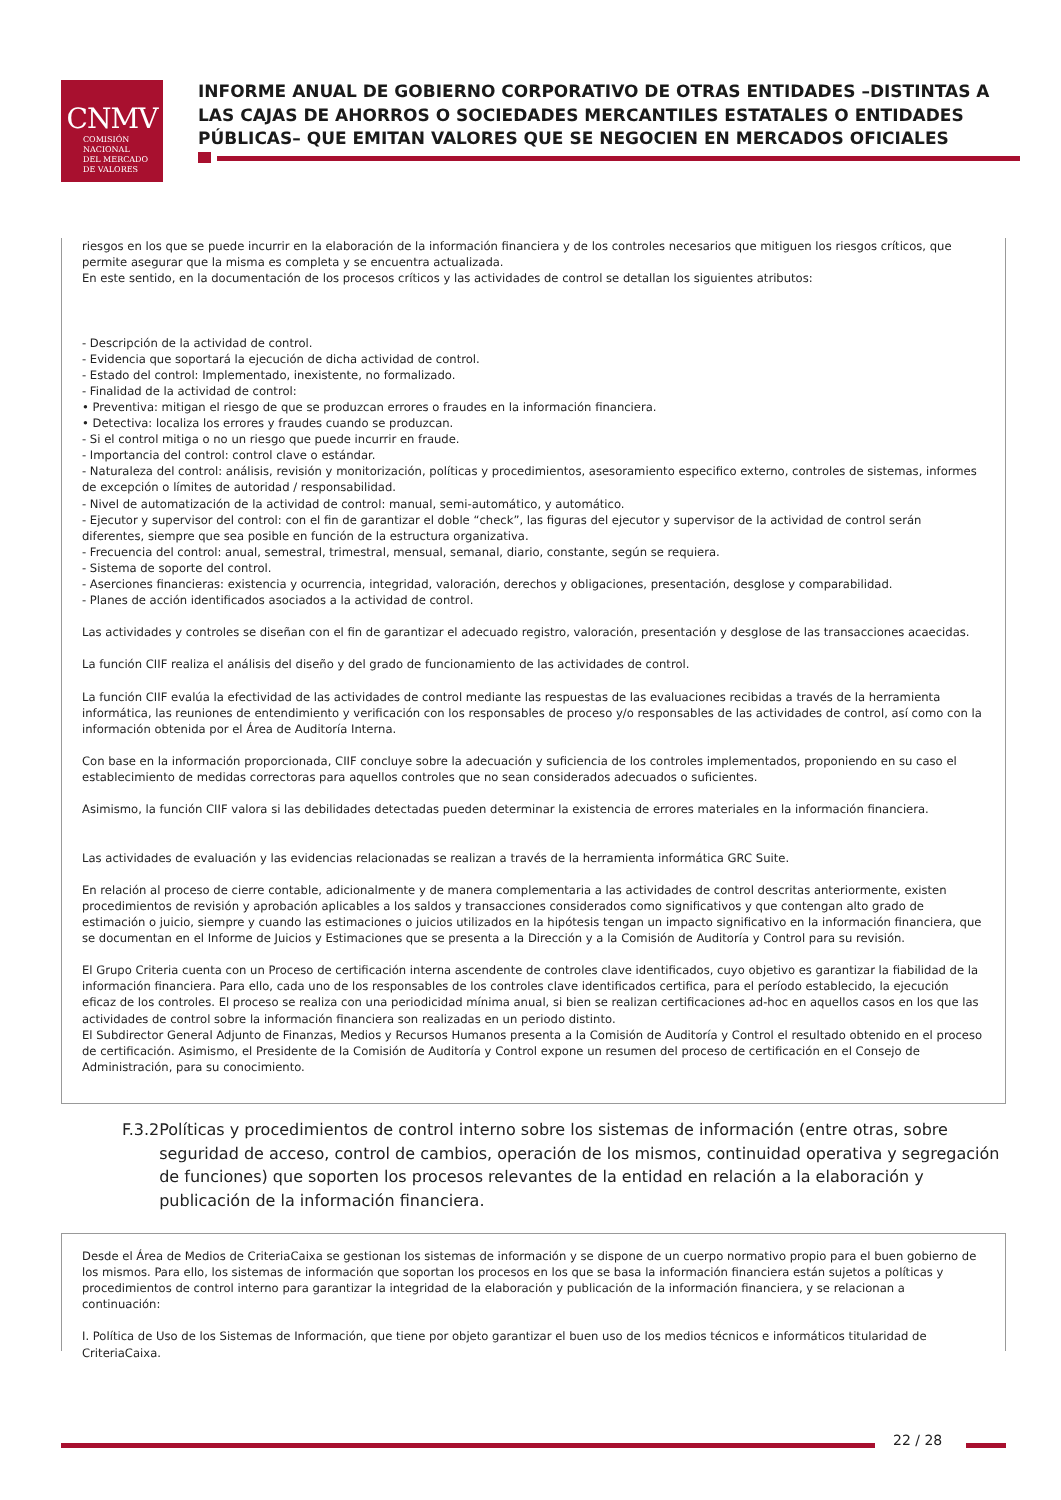CNMV
COMISIÓN
NACIONAL
DEL MERCADO
DE VALORES
INFORME ANUAL DE GOBIERNO CORPORATIVO DE OTRAS ENTIDADES –DISTINTAS A LAS CAJAS DE AHORROS O SOCIEDADES MERCANTILES ESTATALES O ENTIDADES PÚBLICAS– QUE EMITAN VALORES QUE SE NEGOCIEN EN MERCADOS OFICIALES
riesgos en los que se puede incurrir en la elaboración de la información financiera y de los controles necesarios que mitiguen los riesgos críticos, que permite asegurar que la misma es completa y se encuentra actualizada.
En este sentido, en la documentación de los procesos críticos y las actividades de control se detallan los siguientes atributos:
- Descripción de la actividad de control.
- Evidencia que soportará la ejecución de dicha actividad de control.
- Estado del control: Implementado, inexistente, no formalizado.
- Finalidad de la actividad de control:
• Preventiva: mitigan el riesgo de que se produzcan errores o fraudes en la información financiera.
• Detectiva: localiza los errores y fraudes cuando se produzcan.
- Si el control mitiga o no un riesgo que puede incurrir en fraude.
- Importancia del control: control clave o estándar.
- Naturaleza del control: análisis, revisión y monitorización, políticas y procedimientos, asesoramiento especifico externo, controles de sistemas, informes de excepción o límites de autoridad / responsabilidad.
- Nivel de automatización de la actividad de control: manual, semi-automático, y automático.
- Ejecutor y supervisor del control: con el fin de garantizar el doble “check”, las figuras del ejecutor y supervisor de la actividad de control serán diferentes, siempre que sea posible en función de la estructura organizativa.
- Frecuencia del control: anual, semestral, trimestral, mensual, semanal, diario, constante, según se requiera.
- Sistema de soporte del control.
- Aserciones financieras: existencia y ocurrencia, integridad, valoración, derechos y obligaciones, presentación, desglose y comparabilidad.
- Planes de acción identificados asociados a la actividad de control.
Las actividades y controles se diseñan con el fin de garantizar el adecuado registro, valoración, presentación y desglose de las transacciones acaecidas.
La función CIIF realiza el análisis del diseño y del grado de funcionamiento de las actividades de control.
La función CIIF evalúa la efectividad de las actividades de control mediante las respuestas de las evaluaciones recibidas a través de la herramienta informática, las reuniones de entendimiento y verificación con los responsables de proceso y/o responsables de las actividades de control, así como con la información obtenida por el Área de Auditoría Interna.
Con base en la información proporcionada, CIIF concluye sobre la adecuación y suficiencia de los controles implementados, proponiendo en su caso el establecimiento de medidas correctoras para aquellos controles que no sean considerados adecuados o suficientes.
Asimismo, la función CIIF valora si las debilidades detectadas pueden determinar la existencia de errores materiales en la información financiera.
Las actividades de evaluación y las evidencias relacionadas se realizan a través de la herramienta informática GRC Suite.
En relación al proceso de cierre contable, adicionalmente y de manera complementaria a las actividades de control descritas anteriormente, existen procedimientos de revisión y aprobación aplicables a los saldos y transacciones considerados como significativos y que contengan alto grado de estimación o juicio, siempre y cuando las estimaciones o juicios utilizados en la hipótesis tengan un impacto significativo en la información financiera, que se documentan en el Informe de Juicios y Estimaciones que se presenta a la Dirección y a la Comisión de Auditoría y Control para su revisión.
El Grupo Criteria cuenta con un Proceso de certificación interna ascendente de controles clave identificados, cuyo objetivo es garantizar la fiabilidad de la información financiera. Para ello, cada uno de los responsables de los controles clave identificados certifica, para el período establecido, la ejecución eficaz de los controles. El proceso se realiza con una periodicidad mínima anual, si bien se realizan certificaciones ad-hoc en aquellos casos en los que las actividades de control sobre la información financiera son realizadas en un periodo distinto.
El Subdirector General Adjunto de Finanzas, Medios y Recursos Humanos presenta a la Comisión de Auditoría y Control el resultado obtenido en el proceso de certificación. Asimismo, el Presidente de la Comisión de Auditoría y Control expone un resumen del proceso de certificación en el Consejo de Administración, para su conocimiento.
F.3.2 Políticas y procedimientos de control interno sobre los sistemas de información (entre otras, sobre seguridad de acceso, control de cambios, operación de los mismos, continuidad operativa y segregación de funciones) que soporten los procesos relevantes de la entidad en relación a la elaboración y publicación de la información financiera.
Desde el Área de Medios de CriteriaCaixa se gestionan los sistemas de información y se dispone de un cuerpo normativo propio para el buen gobierno de los mismos. Para ello, los sistemas de información que soportan los procesos en los que se basa la información financiera están sujetos a políticas y procedimientos de control interno para garantizar la integridad de la elaboración y publicación de la información financiera, y se relacionan a continuación:
I. Política de Uso de los Sistemas de Información, que tiene por objeto garantizar el buen uso de los medios técnicos e informáticos titularidad de CriteriaCaixa.
22 / 28